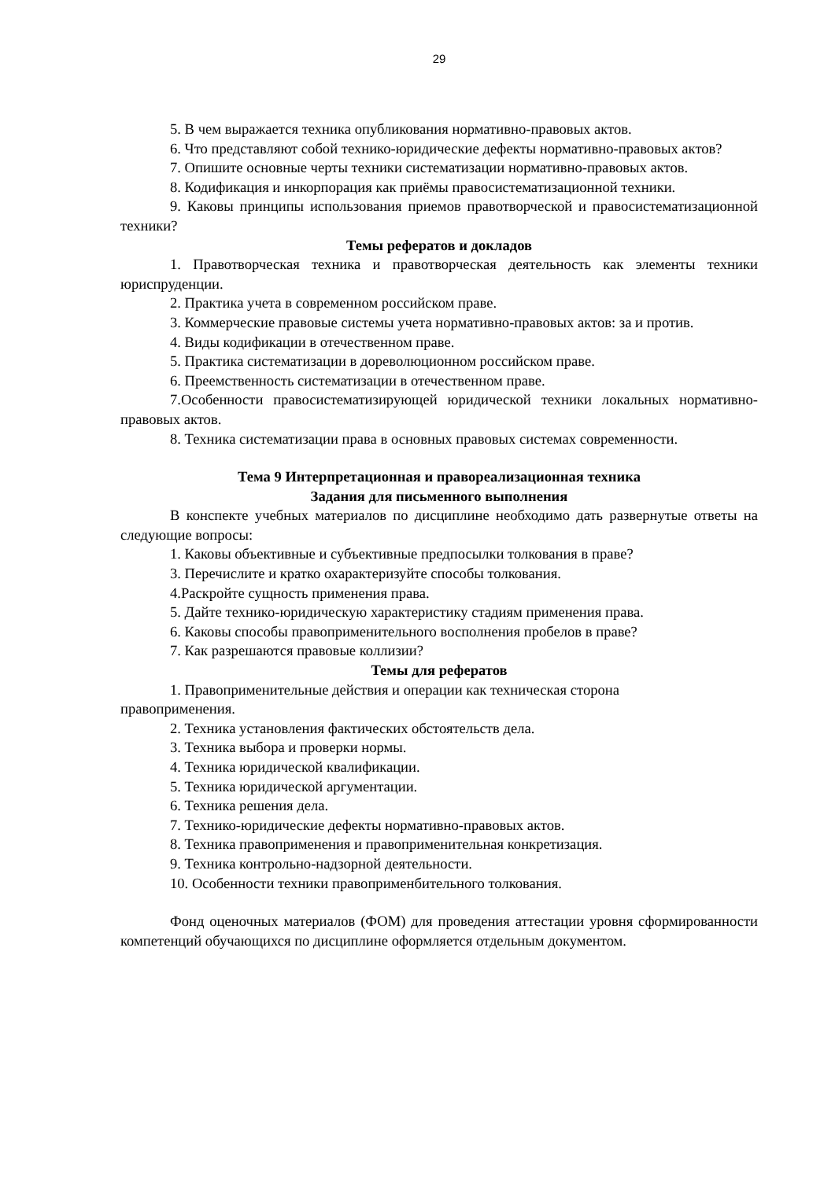29
5. В чем выражается техника опубликования нормативно-правовых актов.
6. Что представляют собой технико-юридические дефекты нормативно-правовых актов?
7. Опишите основные черты техники систематизации нормативно-правовых актов.
8. Кодификация и инкорпорация как приёмы правосистематизационной техники.
9. Каковы принципы использования приемов правотворческой и правосистематизационной техники?
Темы рефератов и докладов
1. Правотворческая техника и правотворческая деятельность как элементы техники юриспруденции.
2. Практика учета в современном российском праве.
3. Коммерческие правовые системы учета нормативно-правовых актов: за и против.
4. Виды кодификации в отечественном праве.
5. Практика систематизации в дореволюционном российском праве.
6. Преемственность систематизации в отечественном праве.
7.Особенности правосистематизирующей юридической техники локальных нормативно-правовых актов.
8. Техника систематизации права в основных правовых системах современности.
Тема 9 Интерпретационная и правореализационная техника
Задания для письменного выполнения
В конспекте учебных материалов по дисциплине необходимо дать развернутые ответы на следующие вопросы:
1. Каковы объективные и субъективные предпосылки толкования в праве?
3. Перечислите и кратко охарактеризуйте способы толкования.
4.Раскройте сущность применения права.
5. Дайте технико-юридическую характеристику стадиям применения права.
6. Каковы способы правоприменительного восполнения пробелов в праве?
7. Как разрешаются правовые коллизии?
Темы для рефератов
1. Правоприменительные действия и операции как техническая сторона
правоприменения.
2. Техника установления фактических обстоятельств дела.
3. Техника выбора и проверки нормы.
4. Техника юридической квалификации.
5. Техника юридической аргументации.
6. Техника решения дела.
7. Технико-юридические дефекты нормативно-правовых актов.
8. Техника правоприменения и правоприменительная конкретизация.
9. Техника контрольно-надзорной деятельности.
10. Особенности техники правоприменбительного толкования.
Фонд оценочных материалов (ФОМ) для проведения аттестации уровня сформированности компетенций обучающихся по дисциплине оформляется отдельным документом.